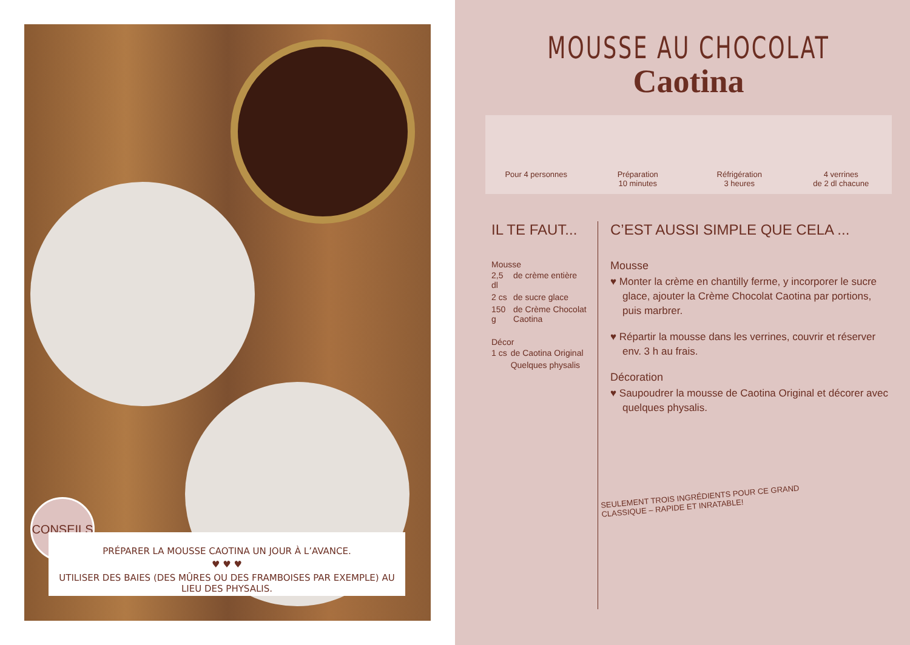CONSEILS
PRÉPARER LA MOUSSE CAOTINA UN JOUR À L’AVANCE.
♥ ♥ ♥
UTILISER DES BAIES (DES MÛRES OU DES FRAMBOISES PAR EXEMPLE) AU LIEU DES PHYSALIS.
MOUSSE AU CHOCOLAT
Caotina
Pour 4 personnes Préparation
10 minutes
Réfrigération
3 heures
4 verrines
de 2 dl chacune
IL TE FAUT...
Mousse
| 2,5 dl | de crème entière |
| 2 cs | de sucre glace |
| 150 g | de Crème Chocolat Caotina |
Décor
| 1 cs | de Caotina Original |
| | Quelques physalis |
C’EST AUSSI SIMPLE QUE CELA ...
Mousse
♥ Monter la crème en chantilly ferme, y incorporer le sucre glace, ajouter la Crème Chocolat Caotina par portions, puis marbrer.
♥ Répartir la mousse dans les verrines, couvrir et réserver env. 3 h au frais.
Décoration
♥ Saupoudrer la mousse de Caotina Original et décorer avec quelques physalis.
SEULEMENT TROIS INGRÉDIENTS POUR CE GRAND
CLASSIQUE – RAPIDE ET INRATABLE!